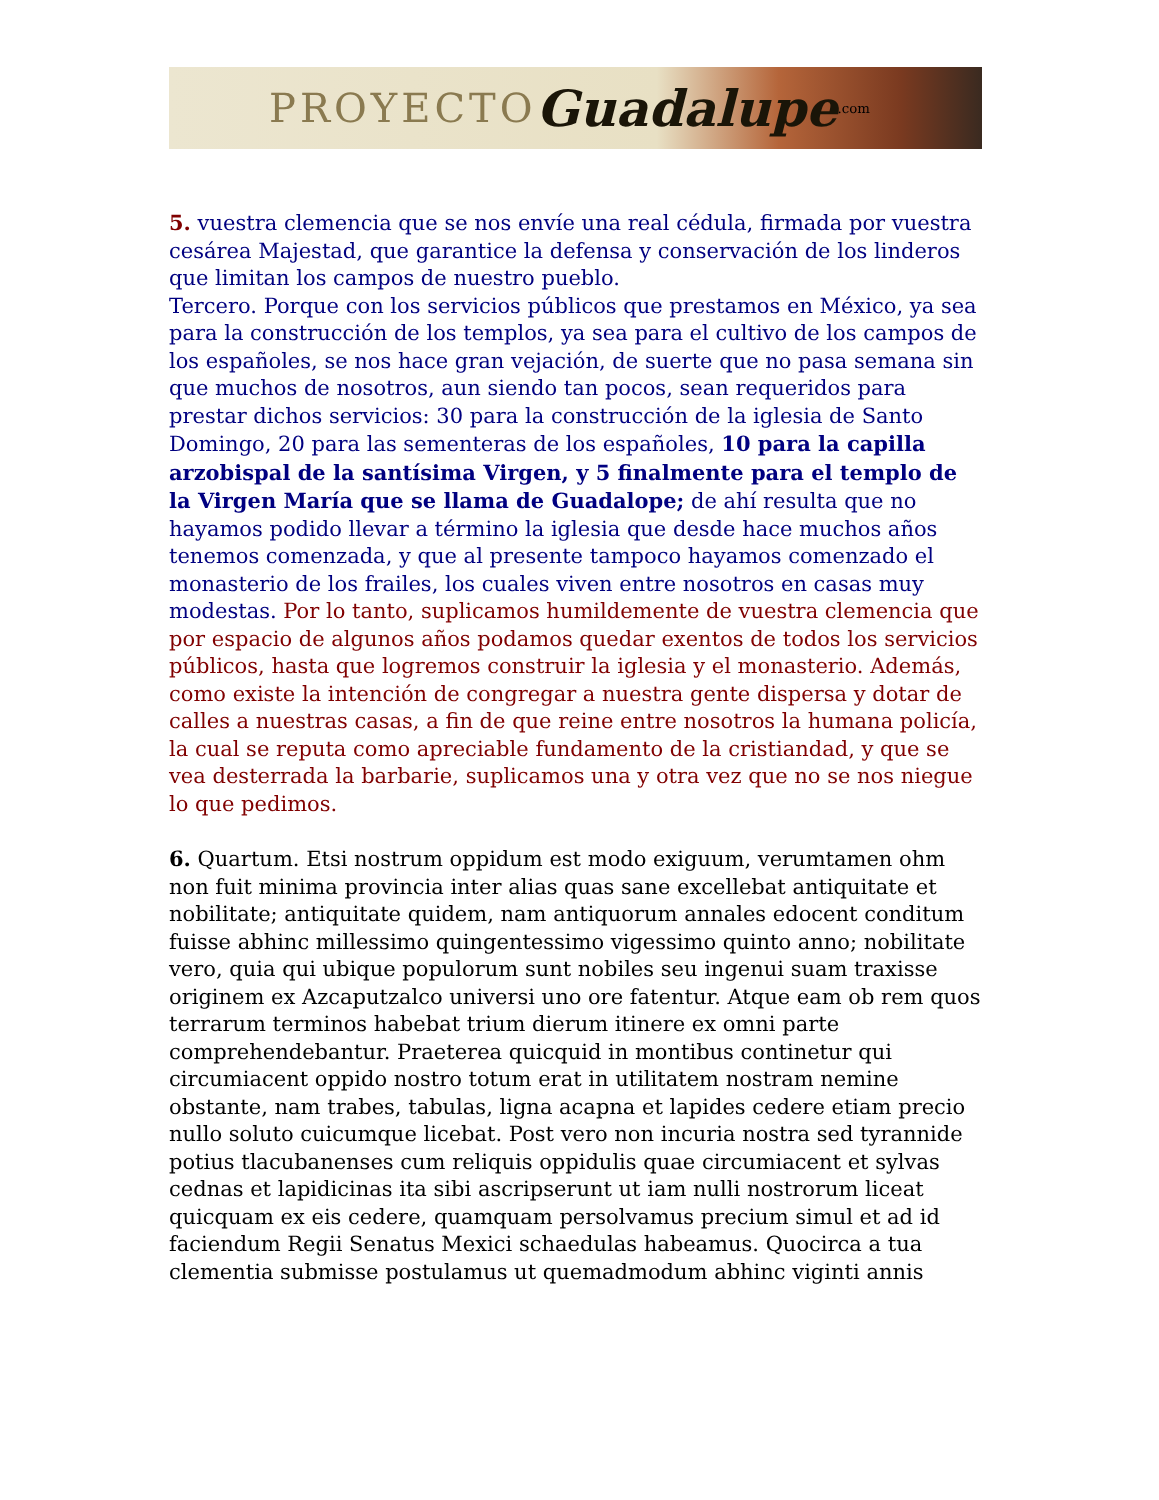PROYECTO Guadalupe.com
5. vuestra clemencia que se nos envíe una real cédula, firmada por vuestra cesárea Majestad, que garantice la defensa y conservación de los linderos que limitan los campos de nuestro pueblo.
Tercero. Porque con los servicios públicos que prestamos en México, ya sea para la construcción de los templos, ya sea para el cultivo de los campos de los españoles, se nos hace gran vejación, de suerte que no pasa semana sin que muchos de nosotros, aun siendo tan pocos, sean requeridos para prestar dichos servicios: 30 para la construcción de la iglesia de Santo Domingo, 20 para las sementeras de los españoles, 10 para la capilla arzobispal de la santísima Virgen, y 5 finalmente para el templo de la Virgen María que se llama de Guadalope; de ahí resulta que no hayamos podido llevar a término la iglesia que desde hace muchos años tenemos comenzada, y que al presente tampoco hayamos comenzado el monasterio de los frailes, los cuales viven entre nosotros en casas muy modestas. Por lo tanto, suplicamos humildemente de vuestra clemencia que por espacio de algunos años podamos quedar exentos de todos los servicios públicos, hasta que logremos construir la iglesia y el monasterio. Además, como existe la intención de congregar a nuestra gente dispersa y dotar de calles a nuestras casas, a fin de que reine entre nosotros la humana policía, la cual se reputa como apreciable fundamento de la cristiandad, y que se vea desterrada la barbarie, suplicamos una y otra vez que no se nos niegue lo que pedimos.
6. Quartum. Etsi nostrum oppidum est modo exiguum, verumtamen ohm non fuit minima provincia inter alias quas sane excellebat antiquitate et nobilitate; antiquitate quidem, nam antiquorum annales edocent conditum fuisse abhinc millessimo quingentessimo vigessimo quinto anno; nobilitate vero, quia qui ubique populorum sunt nobiles seu ingenui suam traxisse originem ex Azcaputzalco universi uno ore fatentur. Atque eam ob rem quos terrarum terminos habebat trium dierum itinere ex omni parte comprehendebantur. Praeterea quicquid in montibus continetur qui circumiacent oppido nostro totum erat in utilitatem nostram nemine obstante, nam trabes, tabulas, ligna acapna et lapides cedere etiam precio nullo soluto cuicumque licebat. Post vero non incuria nostra sed tyrannide potius tlacubanenses cum reliquis oppidulis quae circumiacent et sylvas cednas et lapidicinas ita sibi ascripserunt ut iam nulli nostrorum liceat quicquam ex eis cedere, quamquam persolvamus precium simul et ad id faciendum Regii Senatus Mexici schaedulas habeamus. Quocirca a tua clementia submisse postulamus ut quemadmodum abhinc viginti annis